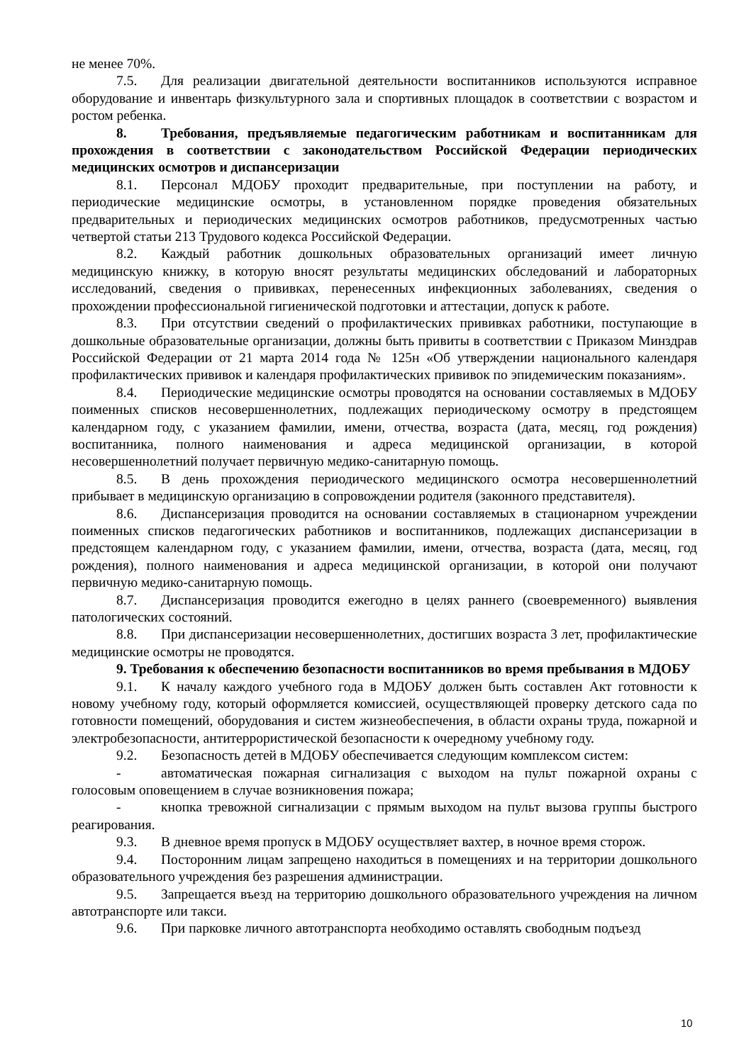не менее 70%.
7.5. Для реализации двигательной деятельности воспитанников используются исправное оборудование и инвентарь физкультурного зала и спортивных площадок в соответствии с возрастом и ростом ребенка.
8. Требования, предъявляемые педагогическим работникам и воспитанникам для прохождения в соответствии с законодательством Российской Федерации периодических медицинских осмотров и диспансеризации
8.1. Персонал МДОБУ проходит предварительные, при поступлении на работу, и периодические медицинские осмотры, в установленном порядке проведения обязательных предварительных и периодических медицинских осмотров работников, предусмотренных частью четвертой статьи 213 Трудового кодекса Российской Федерации.
8.2. Каждый работник дошкольных образовательных организаций имеет личную медицинскую книжку, в которую вносят результаты медицинских обследований и лабораторных исследований, сведения о прививках, перенесенных инфекционных заболеваниях, сведения о прохождении профессиональной гигиенической подготовки и аттестации, допуск к работе.
8.3. При отсутствии сведений о профилактических прививках работники, поступающие в дошкольные образовательные организации, должны быть привиты в соответствии с Приказом Минздрав Российской Федерации от 21 марта 2014 года № 125н «Об утверждении национального календаря профилактических прививок и календаря профилактических прививок по эпидемическим показаниям».
8.4. Периодические медицинские осмотры проводятся на основании составляемых в МДОБУ поименных списков несовершеннолетних, подлежащих периодическому осмотру в предстоящем календарном году, с указанием фамилии, имени, отчества, возраста (дата, месяц, год рождения) воспитанника, полного наименования и адреса медицинской организации, в которой несовершеннолетний получает первичную медико-санитарную помощь.
8.5. В день прохождения периодического медицинского осмотра несовершеннолетний прибывает в медицинскую организацию в сопровождении родителя (законного представителя).
8.6. Диспансеризация проводится на основании составляемых в стационарном учреждении поименных списков педагогических работников и воспитанников, подлежащих диспансеризации в предстоящем календарном году, с указанием фамилии, имени, отчества, возраста (дата, месяц, год рождения), полного наименования и адреса медицинской организации, в которой они получают первичную медико-санитарную помощь.
8.7. Диспансеризация проводится ежегодно в целях раннего (своевременного) выявления патологических состояний.
8.8. При диспансеризации несовершеннолетних, достигших возраста 3 лет, профилактические медицинские осмотры не проводятся.
9. Требования к обеспечению безопасности воспитанников во время пребывания в МДОБУ
9.1. К началу каждого учебного года в МДОБУ должен быть составлен Акт готовности к новому учебному году, который оформляется комиссией, осуществляющей проверку детского сада по готовности помещений, оборудования и систем жизнеобеспечения, в области охраны труда, пожарной и электробезопасности, антитеррористической безопасности к очередному учебному году.
9.2. Безопасность детей в МДОБУ обеспечивается следующим комплексом систем:
- автоматическая пожарная сигнализация с выходом на пульт пожарной охраны с голосовым оповещением в случае возникновения пожара;
- кнопка тревожной сигнализации с прямым выходом на пульт вызова группы быстрого реагирования.
9.3. В дневное время пропуск в МДОБУ осуществляет вахтер, в ночное время сторож.
9.4. Посторонним лицам запрещено находиться в помещениях и на территории дошкольного образовательного учреждения без разрешения администрации.
9.5. Запрещается въезд на территорию дошкольного образовательного учреждения на личном автотранспорте или такси.
9.6. При парковке личного автотранспорта необходимо оставлять свободным подъезд
10